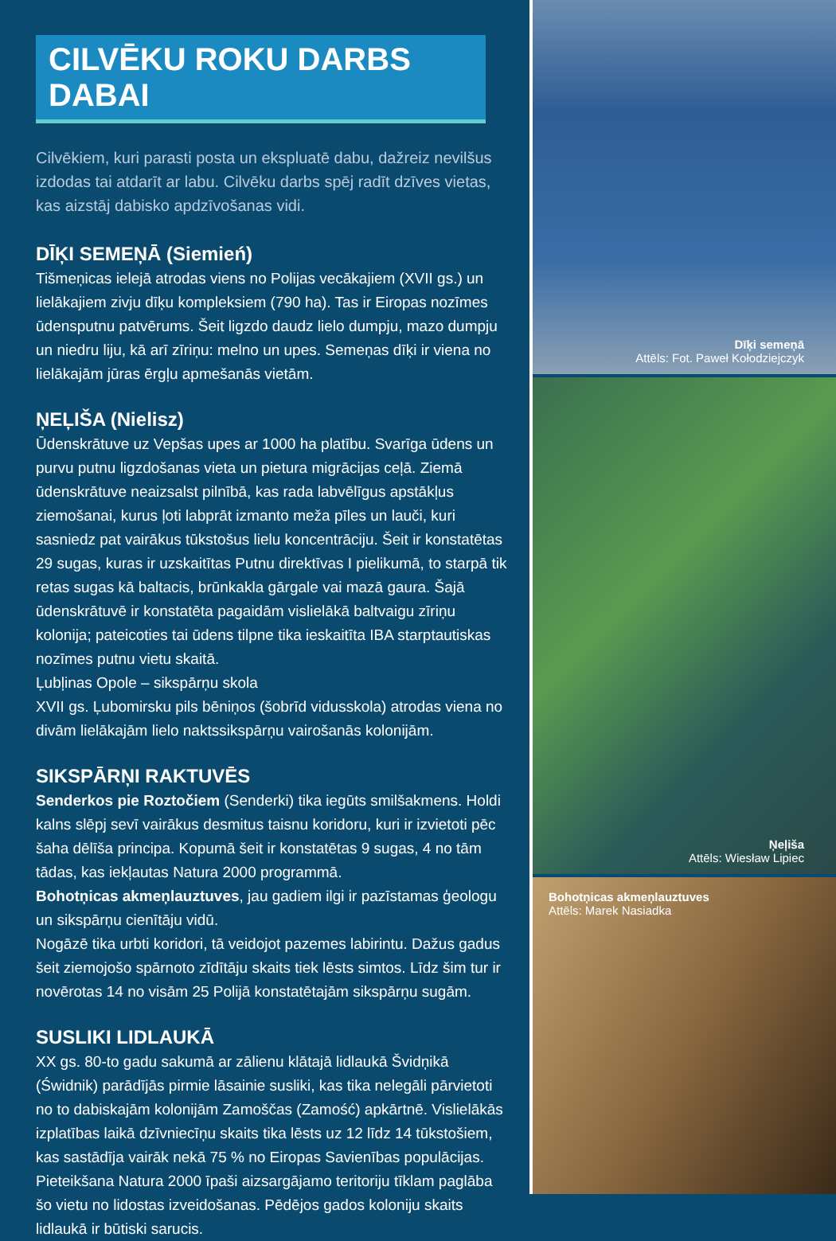CILVĒKU ROKU DARBS DABAI
Cilvēkiem, kuri parasti posta un ekspluatē dabu, dažreiz nevilšus izdodas tai atdarīt ar labu. Cilvēku darbs spēj radīt dzīves vietas, kas aizstāj dabisko apdzīvošanas vidi.
DĪĶI SEMEŅĀ (Siemień)
Tišmeņicas ielejā atrodas viens no Polijas vecākajiem (XVII gs.) un lielākajiem zivju dīķu kompleksiem (790 ha). Tas ir Eiropas nozīmes ūdensputnu patvērums. Šeit ligzdo daudz lielo dumpju, mazo dumpju un niedru liju, kā arī zīriņu: melno un upes. Semeņas dīķi ir viena no lielākajām jūras ērgļu apmešanās vietām.
ŅEĻIŠA (Nielisz)
Ūdenskrātuve uz Vepšas upes ar 1000 ha platību. Svarīga ūdens un purvu putnu ligzdošanas vieta un pietura migrācijas ceļā. Ziemā ūdenskrātuve neaizsalst pilnībā, kas rada labvēlīgus apstākļus ziemošanai, kurus ļoti labprāt izmanto meža pīles un lauči, kuri sasniedz pat vairākus tūkstošus lielu koncentrāciju. Šeit ir konstatētas 29 sugas, kuras ir uzskaitītas Putnu direktīvas I pielikumā, to starpā tik retas sugas kā baltacis, brūnkakla gārgale vai mazā gaura. Šajā ūdenskrātuvē ir konstatēta pagaidām vislielākā baltvaigu zīriņu kolonija; pateicoties tai ūdens tilpne tika ieskaitīta IBA starptautiskas nozīmes putnu vietu skaitā.
Ļubļinas Opole – sikspārņu skola
XVII gs. Ļubomirsku pils bēniņos (šobrīd vidusskola) atrodas viena no divām lielākajām lielo naktssikspārņu vairošanās kolonijām.
SIKSPĀRŅI RAKTUVĒS
Senderkos pie Roztočiem (Senderki) tika iegūts smilšakmens. Holdi kalns slēpj sevī vairākus desmitus taisnu koridoru, kuri ir izvietoti pēc šaha dēlīša principa. Kopumā šeit ir konstatētas 9 sugas, 4 no tām tādas, kas iekļautas Natura 2000 programmā.
Bohotņicas akmeņlauztuves, jau gadiem ilgi ir pazīstamas ģeologu un sikspārņu cienītāju vidū.
Nogāzē tika urbti koridori, tā veidojot pazemes labirintu. Dažus gadus šeit ziemojošo spārnoto zīdītāju skaits tiek lēsts simtos. Līdz šim tur ir novērotas 14 no visām 25 Polijā konstatētajām sikspārņu sugām.
SUSLIKI LIDLAUKĀ
XX gs. 80-to gadu sakumā ar zālienu klātajā lidlaukā Švidņikā (Świdnik) parādījās pirmie lāsainie susliki, kas tika nelegāli pārvietoti no to dabiskajām kolonijām Zamoščas (Zamość) apkārtnē. Vislielākās izplatības laikā dzīvniecīņu skaits tika lēsts uz 12 līdz 14 tūkstošiem, kas sastādīja vairāk nekā 75 % no Eiropas Savienības populācijas. Pieteikšana Natura 2000 īpaši aizsargājamo teritoriju tīklam paglāba šo vietu no lidostas izveidošanas. Pēdējos gados koloniju skaits lidlaukā ir būtiski sarucis.
Dīķi semeņā
Attēls: Fot. Paweł Kołodziejczyk
Ņeļiša
Attēls: Wiesław Lipiec
Bohotņicas akmeņlauztuves
Attēls: Marek Nasiadka